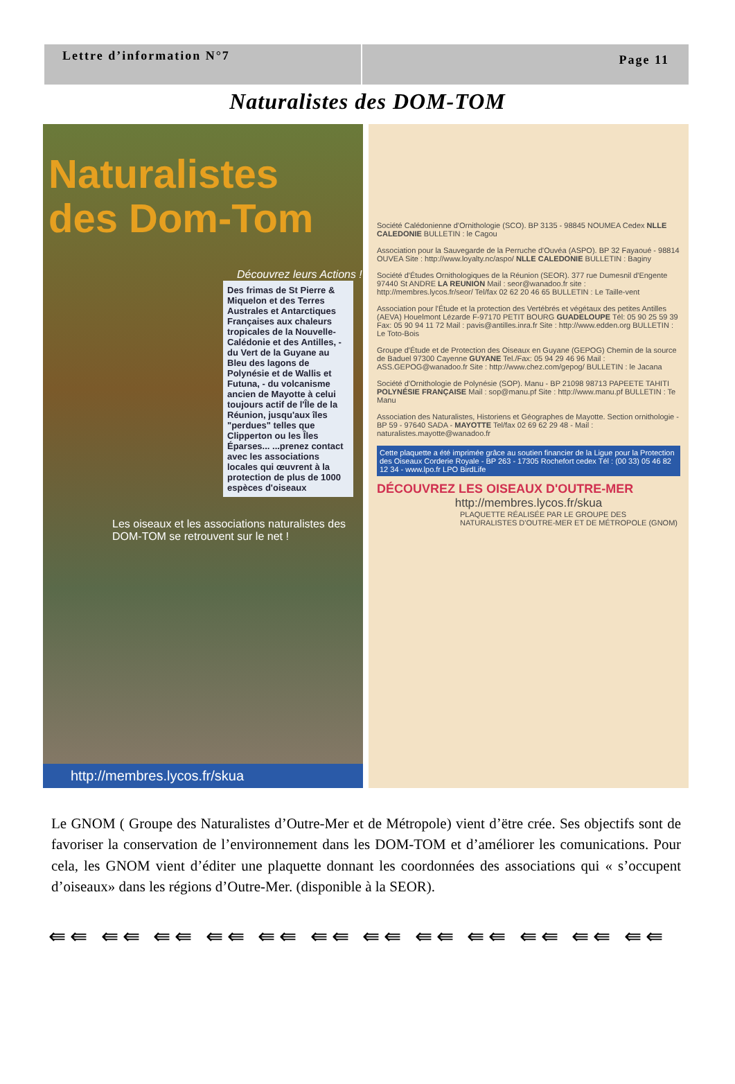Lettre d’information N°7
Page 11
Naturalistes des DOM-TOM
Naturalistes des Dom-Tom
Découvrez leurs Actions !
Des frimas de St Pierre & Miquelon et des Terres Australes et Antarctiques Françaises aux chaleurs tropicales de la Nouvelle-Calédonie et des Antilles, - du Vert de la Guyane au Bleu des lagons de Polynésie et de Wallis et Futuna, - du volcanisme ancien de Mayotte à celui toujours actif de l'Île de la Réunion, jusqu'aux îles "perdues" telles que Clipperton ou les Îles Éparses... ...prenez contact avec les associations locales qui œuvrent à la protection de plus de 1000 espèces d'oiseaux
Les oiseaux et les associations naturalistes des DOM-TOM se retrouvent sur le net !
http://membres.lycos.fr/skua
Société Calédonienne d'Ornithologie (SCO). BP 3135 - 98845 NOUMEA Cedex NLLE CALEDONIE BULLETIN : le Cagou
Association pour la Sauvegarde de la Perruche d'Ouvéa (ASPO). BP 32 Fayaoué - 98814 OUVEA Site : http://www.loyalty.nc/aspo/ NLLE CALEDONIE BULLETIN : Baginy
Société d'Études Ornithologiques de la Réunion (SEOR). 377 rue Dumesnil d'Engente 97440 St ANDRE LA REUNION Mail : seor@wanadoo.fr site : http://membres.lycos.fr/seor/ Tel/fax 02 62 20 46 65 BULLETIN : Le Taille-vent
Association pour l'Étude et la protection des Vertébrés et végétaux des petites Antilles (AEVA) Houelmont Lézarde F-97170 PETIT BOURG GUADELOUPE Tél: 05 90 25 59 39 Fax: 05 90 94 11 72 Mail : pavis@antilles.inra.fr Site : http://www.edden.org BULLETIN : Le Toto-Bois
Groupe d'Étude et de Protection des Oiseaux en Guyane (GEPOG) Chemin de la source de Baduel 97300 Cayenne GUYANE Tel./Fax: 05 94 29 46 96 Mail : ASS.GEPOG@wanadoo.fr Site : http://www.chez.com/gepog/ BULLETIN : le Jacana
Société d'Ornithologie de Polynésie (SOP). Manu - BP 21098 98713 PAPEETE TAHITI POLYNÉSIE FRANÇAISE Mail : sop@manu.pf Site : http://www.manu.pf BULLETIN : Te Manu
Association des Naturalistes, Historiens et Géographes de Mayotte. Section ornithologie - BP 59 - 97640 SADA - MAYOTTE Tel/fax 02 69 62 29 48 - Mail : naturalistes.mayotte@wanadoo.fr
Cette plaquette a été imprimée grâce au soutien financier de la Ligue pour la Protection des Oiseaux Corderie Royale - BP 263 - 17305 Rochefort cedex Tél : (00 33) 05 46 82 12 34 - www.lpo.fr LPO BirdLife
DÉCOUVREZ LES OISEAUX D'OUTRE-MER
http://membres.lycos.fr/skua
PLAQUETTE RÉALISÉE PAR LE GROUPE DES NATURALISTES D'OUTRE-MER ET DE MÉTROPOLE (GNOM)
Le GNOM ( Groupe des Naturalistes d’Outre-Mer et de Métropole) vient d’ëtre crée. Ses objectifs sont de favoriser la conservation de l’environnement dans les DOM-TOM et d’améliorer les comunications. Pour cela, les GNOM vient d’éditer une plaquette donnant les coordonnées des associations qui « s’occupent d’oiseaux» dans les régions d’Outre-Mer. (disponible à la SEOR).
⇚⇚ ⇚⇚ ⇚⇚ ⇚⇚ ⇚⇚ ⇚⇚ ⇚⇚ ⇚⇚ ⇚⇚ ⇚⇚ ⇚⇚ ⇚⇚